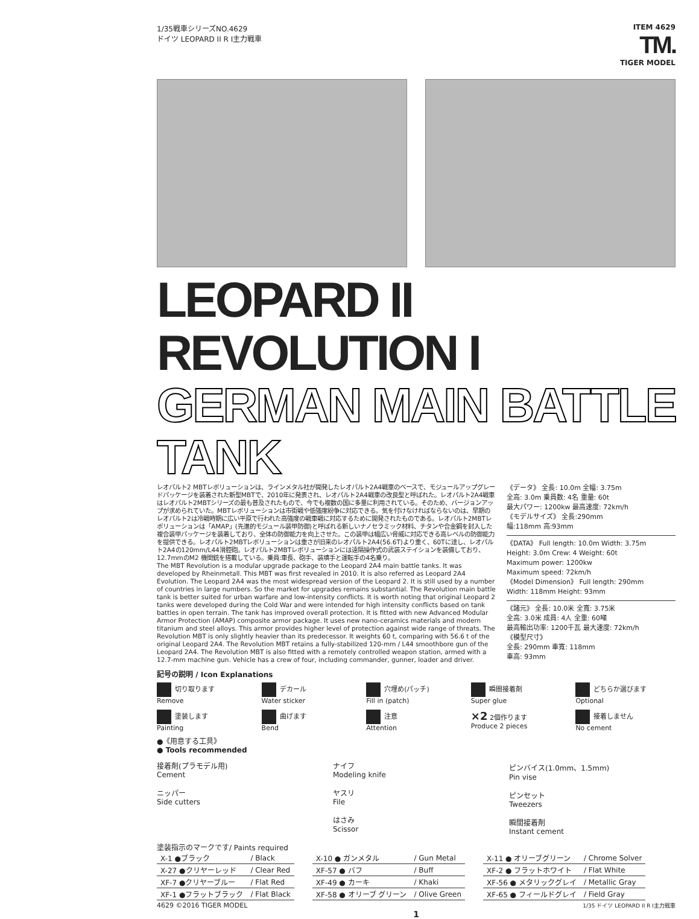1/35戦車シリーズNO.4629
ドイツ LEOPARD II R I主力戦車
ITEM 4629
TM.
TIGER MODEL
LEOPARD II REVOLUTION I
GERMAN MAIN BATTLE TANK
レオパルト2 MBTレボリューションは、ラインメタル社が開発したレオパルト2A4戦車のベースで、モジュールアップグレードパッケージを装着された新型MBTで、2010年に発表され、レオパルト2A4戦車の改良型と呼ばれた。レオパルト2A4戦車はレオパルト2MBTシリーズの最も普及されたもので、今でも複数の国に多量に利用されている。そのため、バージョンアップが求められていた。MBTレボリューションは市街戦や低強度紛争に対応できる。気を付けなければならないのは、早期のレオパルト2は冷戦時期に広い平原で行われた高強度の戦車戦に対応するために開発されたものである。レオパルト2MBTレボリューションは「AMAP」(先進的モジュール装甲防御)と呼ばれる新しいナノセラミック材料、チタンや合金鋼を封入した複合装甲パッケージを装着しており、全体の防御能力を向上させた。この装甲は幅広い脅威に対応できる高レベルの防御能力を提供できる。レオパルト2MBTレボリューションは重さが旧来のレオパルト2A4(56.6T)より重く、60Tに達し、レオパルト2A4の120mm/L44滑腔砲。レオパルト2MBTレボリューションには遠隔操作式の武装ステイションを装備しており、12.7mmのM2 機関銃を搭載している。乗員:車長、砲手、装填手と運転手の4名乗り。
The MBT Revolution is a modular upgrade package to the Leopard 2A4 main battle tanks. It was developed by Rheinmetall. This MBT was first revealed in 2010. It is also referred as Leopard 2A4 Evolution. The Leopard 2A4 was the most widespread version of the Leopard 2. It is still used by a number of countries in large numbers. So the market for upgrades remains substantial. The Revolution main battle tank is better suited for urban warfare and low-intensity conflicts. It is worth noting that original Leopard 2 tanks were developed during the Cold War and were intended for high intensity conflicts based on tank battles in open terrain. The tank has improved overall protection. It is fitted with new Advanced Modular Armor Protection (AMAP) composite armor package. It uses new nano-ceramics materials and modern titanium and steel alloys. This armor provides higher level of protection against wide range of threats. The Revolution MBT is only slightly heavier than its predecessor. It weights 60 t, comparing with 56.6 t of the original Leopard 2A4. The Revolution MBT retains a fully-stabilized 120-mm / L44 smoothbore gun of the Leopard 2A4. The Revolution MBT is also fitted with a remotely controlled weapon station, armed with a 12.7-mm machine gun. Vehicle has a crew of four, including commander, gunner, loader and driver.
《データ》 全長: 10.0m 全幅: 3.75m
全高: 3.0m 乗員数: 4名 重量: 60t
最大パワー: 1200kw 最高速度: 72km/h
《モデルサイズ》 全長:290mm
幅:118mm 高:93mm
《DATA》 Full length: 10.0m Width: 3.75m
Height: 3.0m Crew: 4 Weight: 60t
Maximum power: 1200kw
Maximum speed: 72km/h
《Model Dimension》 Full length: 290mm
Width: 118mm Height: 93mm
《諸元》 全長: 10.0米 全寬: 3.75米
全高: 3.0米 成員: 4人 全重: 60噸
最高輸出功率: 1200千瓦 最大速度: 72km/h
《模型尺寸》
全長: 290mm 車寬: 118mm
車高: 93mm
記号の説明 / Icon Explanations
切り取ります
Remove
デカール
Water sticker
穴埋め(パッチ)
Fill in (patch)
瞬間接着剤
Super glue
どちらか選びます
Optional
塗装します
Painting
曲げます
Bend
注意
Attention
×2 2個作ります
Produce 2 pieces
接着しません
No cement
●《用意する工具》
● Tools recommended
接着剤(プラモデル用)
Cement
ニッパー
Side cutters
ナイフ
Modeling knife
ヤスリ
File
はさみ
Scissor
ピンバイス(1.0mm、1.5mm)
Pin vise
ピンセット
Tweezers
瞬間接着剤
Instant cement
塗装指示のマークです/ Paints required
| X-1 ●ブラック | / Black |
| X-27 ●クリヤーレッド | / Clear Red |
| XF-7 ●クリヤーブルー | / Flat Red |
| XF-1 ●フラットブラック | / Flat Black |
| X-10 ● ガンメタル | / Gun Metal |
| XF-57 ● バフ | / Buff |
| XF-49 ● カーキ | / Khaki |
| XF-58 ● オリーブ グリーン | / Olive Green |
| X-11 ● オリーブグリーン | / Chrome Solver |
| XF-2 ● フラットホワイト | / Flat White |
| XF-56 ● メタリックグレイ | / Metallic Gray |
| XF-65 ● フィールドグレイ | / Field Gray |
4629 ©2016 TIGER MODEL 1/35 ドイツ LEOPARD II R I主力戦車
1